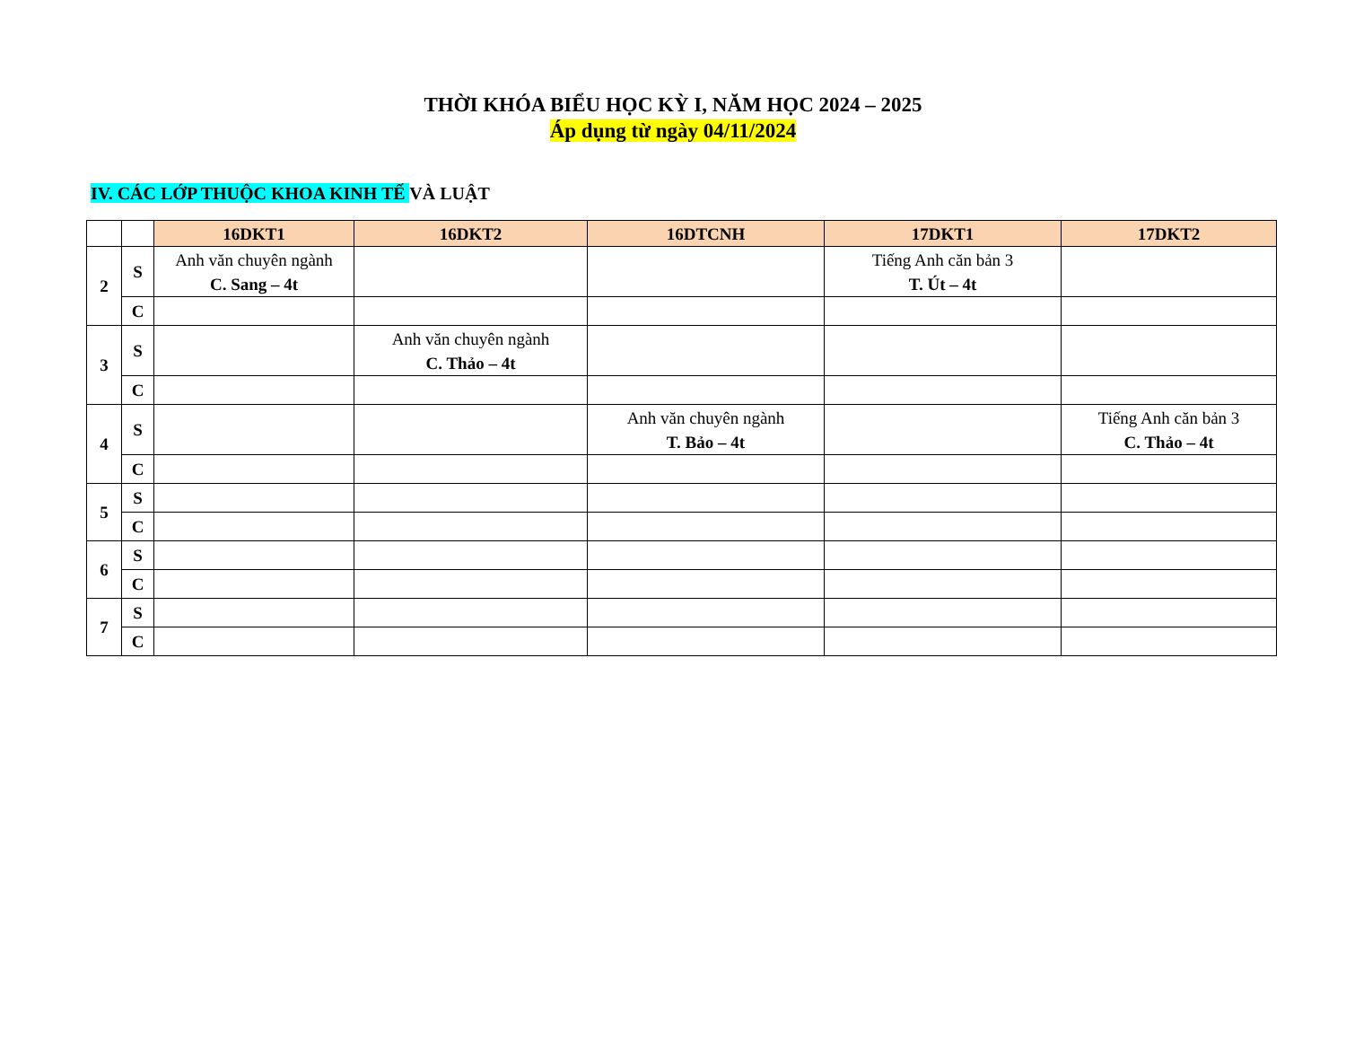THỜI KHÓA BIỂU HỌC KỲ I, NĂM HỌC 2024 – 2025
Áp dụng từ ngày 04/11/2024
IV. CÁC LỚP THUỘC KHOA KINH TẾ VÀ LUẬT
| | | 16DKT1 | 16DKT2 | 16DTCNH | 17DKT1 | 17DKT2 |
| 2 | S | Anh văn chuyên ngành C. Sang – 4t | | | Tiếng Anh căn bản 3 T. Út – 4t | |
| | C | | | | | |
| 3 | S | | Anh văn chuyên ngành C. Thảo – 4t | | | |
| | C | | | | | |
| 4 | S | | | Anh văn chuyên ngành T. Bảo – 4t | | Tiếng Anh căn bản 3 C. Thảo – 4t |
| | C | | | | | |
| 5 | S | | | | | |
| | C | | | | | |
| 6 | S | | | | | |
| | C | | | | | |
| 7 | S | | | | | |
| | C | | | | | |